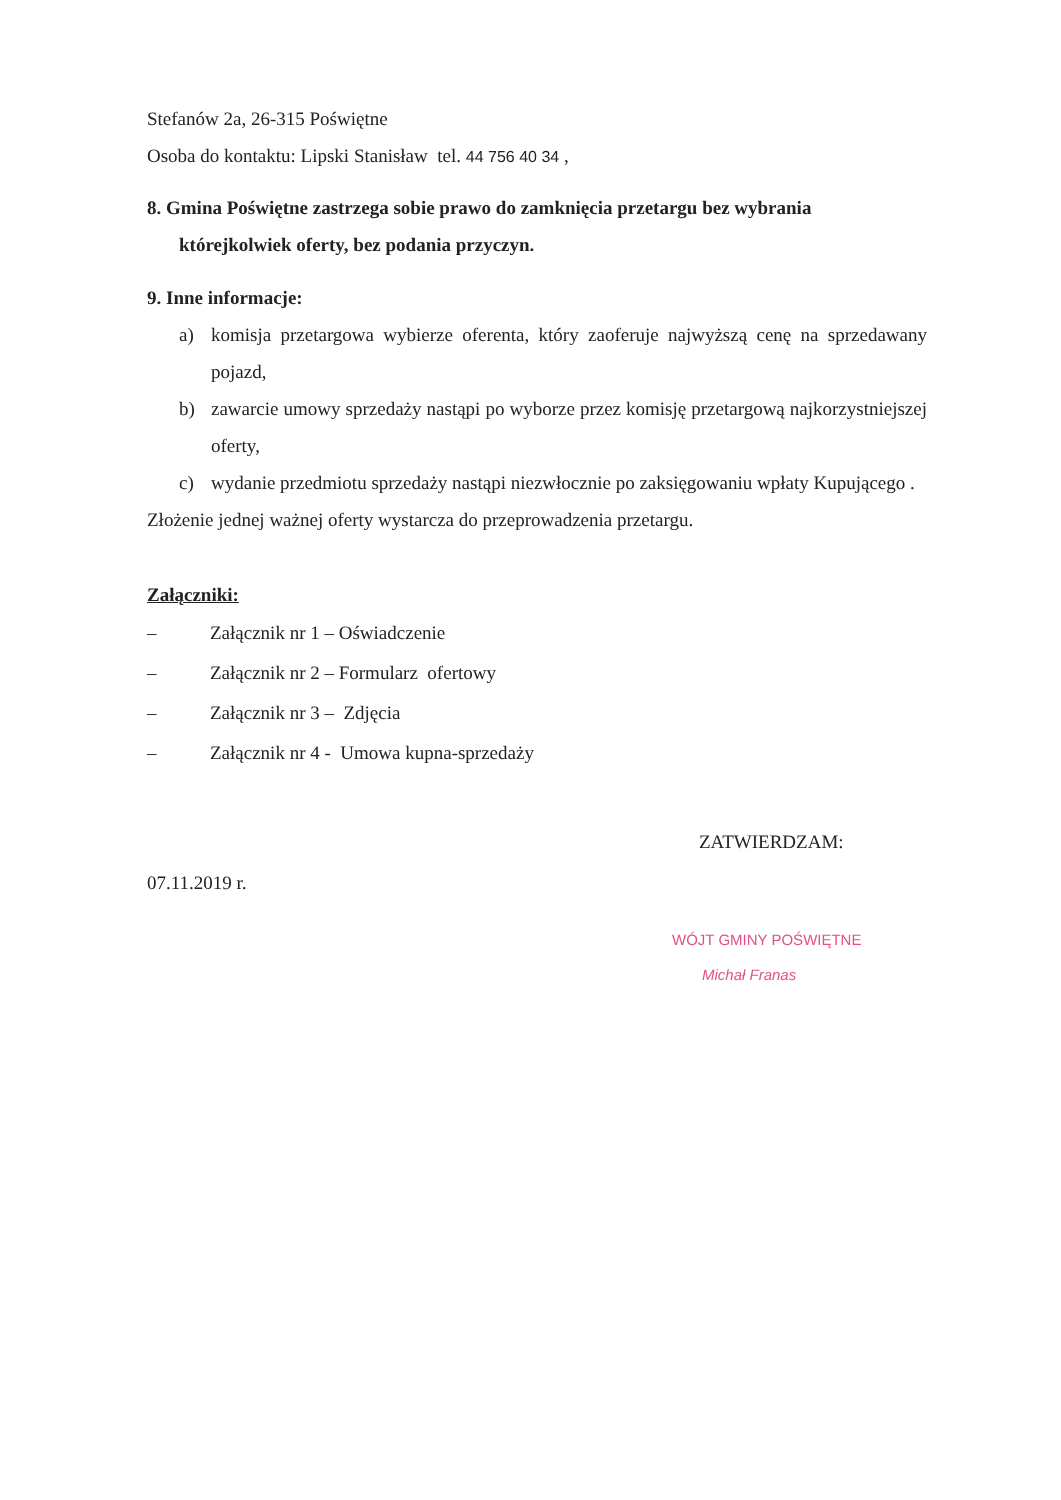Stefanów 2a, 26-315 Poświętne
Osoba do kontaktu: Lipski Stanisław tel. 44 756 40 34 ,
8. Gmina Poświętne zastrzega sobie prawo do zamknięcia przetargu bez wybrania
którejkolwiek oferty, bez podania przyczyn.
9. Inne informacje:
a) komisja przetargowa wybierze oferenta, który zaoferuje najwyższą cenę na sprzedawany pojazd,
b) zawarcie umowy sprzedaży nastąpi po wyborze przez komisję przetargową najkorzystniejszej oferty,
c) wydanie przedmiotu sprzedaży nastąpi niezwłocznie po zaksięgowaniu wpłaty Kupującego .
Złożenie jednej ważnej oferty wystarcza do przeprowadzenia przetargu.
Załączniki:
– Załącznik nr 1 – Oświadczenie
– Załącznik nr 2 – Formularz ofertowy
– Załącznik nr 3 – Zdjęcia
– Załącznik nr 4 - Umowa kupna-sprzedaży
ZATWIERDZAM:
07.11.2019 r.
WÓJT GMINY POŚWIĘTNE
Michał Franas